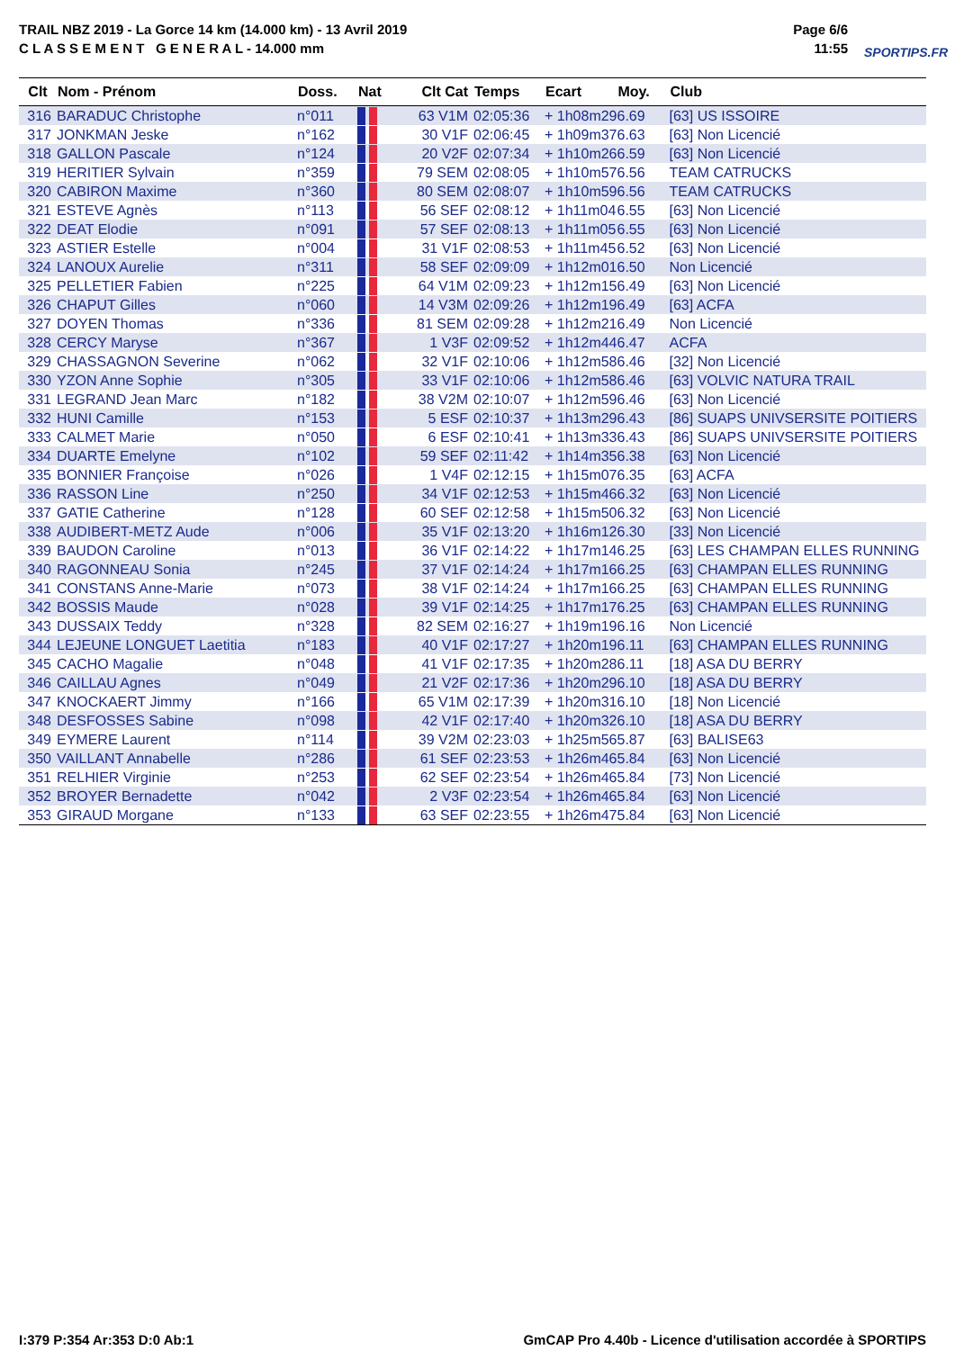TRAIL NBZ 2019 - La Gorce 14 km (14.000 km) - 13 Avril 2019
C L A S S E M E N T G E N E R A L - 14.000 mm
Page 6/6
11:55
SPORTIPS.FR
| Clt | Nom - Prénom | Doss. | Nat | Clt Cat | Temps | Ecart | Moy. | Club |
| --- | --- | --- | --- | --- | --- | --- | --- | --- |
| 316 | BARADUC Christophe | n°011 | | 63 V1M | 02:05:36 | + 1h08m29 | 6.69 | [63] US ISSOIRE |
| 317 | JONKMAN Jeske | n°162 | | 30 V1F | 02:06:45 | + 1h09m37 | 6.63 | [63] Non Licencié |
| 318 | GALLON Pascale | n°124 | | 20 V2F | 02:07:34 | + 1h10m26 | 6.59 | [63] Non Licencié |
| 319 | HERITIER Sylvain | n°359 | | 79 SEM | 02:08:05 | + 1h10m57 | 6.56 | TEAM CATRUCKS |
| 320 | CABIRON Maxime | n°360 | | 80 SEM | 02:08:07 | + 1h10m59 | 6.56 | TEAM CATRUCKS |
| 321 | ESTEVE Agnès | n°113 | | 56 SEF | 02:08:12 | + 1h11m04 | 6.55 | [63] Non Licencié |
| 322 | DEAT Elodie | n°091 | | 57 SEF | 02:08:13 | + 1h11m05 | 6.55 | [63] Non Licencié |
| 323 | ASTIER Estelle | n°004 | | 31 V1F | 02:08:53 | + 1h11m45 | 6.52 | [63] Non Licencié |
| 324 | LANOUX Aurelie | n°311 | | 58 SEF | 02:09:09 | + 1h12m01 | 6.50 | Non Licencié |
| 325 | PELLETIER Fabien | n°225 | | 64 V1M | 02:09:23 | + 1h12m15 | 6.49 | [63] Non Licencié |
| 326 | CHAPUT Gilles | n°060 | | 14 V3M | 02:09:26 | + 1h12m19 | 6.49 | [63] ACFA |
| 327 | DOYEN Thomas | n°336 | | 81 SEM | 02:09:28 | + 1h12m21 | 6.49 | Non Licencié |
| 328 | CERCY Maryse | n°367 | | 1 V3F | 02:09:52 | + 1h12m44 | 6.47 | ACFA |
| 329 | CHASSAGNON Severine | n°062 | | 32 V1F | 02:10:06 | + 1h12m58 | 6.46 | [32] Non Licencié |
| 330 | YZON Anne Sophie | n°305 | | 33 V1F | 02:10:06 | + 1h12m58 | 6.46 | [63] VOLVIC NATURA TRAIL |
| 331 | LEGRAND Jean Marc | n°182 | | 38 V2M | 02:10:07 | + 1h12m59 | 6.46 | [63] Non Licencié |
| 332 | HUNI Camille | n°153 | | 5 ESF | 02:10:37 | + 1h13m29 | 6.43 | [86] SUAPS UNIVSERSITE POITIERS |
| 333 | CALMET Marie | n°050 | | 6 ESF | 02:10:41 | + 1h13m33 | 6.43 | [86] SUAPS UNIVSERSITE POITIERS |
| 334 | DUARTE Emelyne | n°102 | | 59 SEF | 02:11:42 | + 1h14m35 | 6.38 | [63] Non Licencié |
| 335 | BONNIER Françoise | n°026 | | 1 V4F | 02:12:15 | + 1h15m07 | 6.35 | [63] ACFA |
| 336 | RASSON Line | n°250 | | 34 V1F | 02:12:53 | + 1h15m46 | 6.32 | [63] Non Licencié |
| 337 | GATIE Catherine | n°128 | | 60 SEF | 02:12:58 | + 1h15m50 | 6.32 | [63] Non Licencié |
| 338 | AUDIBERT-METZ Aude | n°006 | | 35 V1F | 02:13:20 | + 1h16m12 | 6.30 | [33] Non Licencié |
| 339 | BAUDON Caroline | n°013 | | 36 V1F | 02:14:22 | + 1h17m14 | 6.25 | [63] LES CHAMPAN ELLES RUNNING |
| 340 | RAGONNEAU Sonia | n°245 | | 37 V1F | 02:14:24 | + 1h17m16 | 6.25 | [63] CHAMPAN ELLES RUNNING |
| 341 | CONSTANS Anne-Marie | n°073 | | 38 V1F | 02:14:24 | + 1h17m16 | 6.25 | [63] CHAMPAN ELLES RUNNING |
| 342 | BOSSIS Maude | n°028 | | 39 V1F | 02:14:25 | + 1h17m17 | 6.25 | [63] CHAMPAN ELLES RUNNING |
| 343 | DUSSAIX Teddy | n°328 | | 82 SEM | 02:16:27 | + 1h19m19 | 6.16 | Non Licencié |
| 344 | LEJEUNE LONGUET Laetitia | n°183 | | 40 V1F | 02:17:27 | + 1h20m19 | 6.11 | [63] CHAMPAN ELLES RUNNING |
| 345 | CACHO Magalie | n°048 | | 41 V1F | 02:17:35 | + 1h20m28 | 6.11 | [18] ASA DU BERRY |
| 346 | CAILLAU Agnes | n°049 | | 21 V2F | 02:17:36 | + 1h20m29 | 6.10 | [18] ASA DU BERRY |
| 347 | KNOCKAERT Jimmy | n°166 | | 65 V1M | 02:17:39 | + 1h20m31 | 6.10 | [18] Non Licencié |
| 348 | DESFOSSES Sabine | n°098 | | 42 V1F | 02:17:40 | + 1h20m32 | 6.10 | [18] ASA DU BERRY |
| 349 | EYMERE Laurent | n°114 | | 39 V2M | 02:23:03 | + 1h25m56 | 5.87 | [63] BALISE63 |
| 350 | VAILLANT Annabelle | n°286 | | 61 SEF | 02:23:53 | + 1h26m46 | 5.84 | [63] Non Licencié |
| 351 | RELHIER Virginie | n°253 | | 62 SEF | 02:23:54 | + 1h26m46 | 5.84 | [73] Non Licencié |
| 352 | BROYER Bernadette | n°042 | | 2 V3F | 02:23:54 | + 1h26m46 | 5.84 | [63] Non Licencié |
| 353 | GIRAUD Morgane | n°133 | | 63 SEF | 02:23:55 | + 1h26m47 | 5.84 | [63] Non Licencié |
I:379 P:354 Ar:353 D:0 Ab:1
GmCAP Pro 4.40b - Licence d'utilisation accordée à SPORTIPS